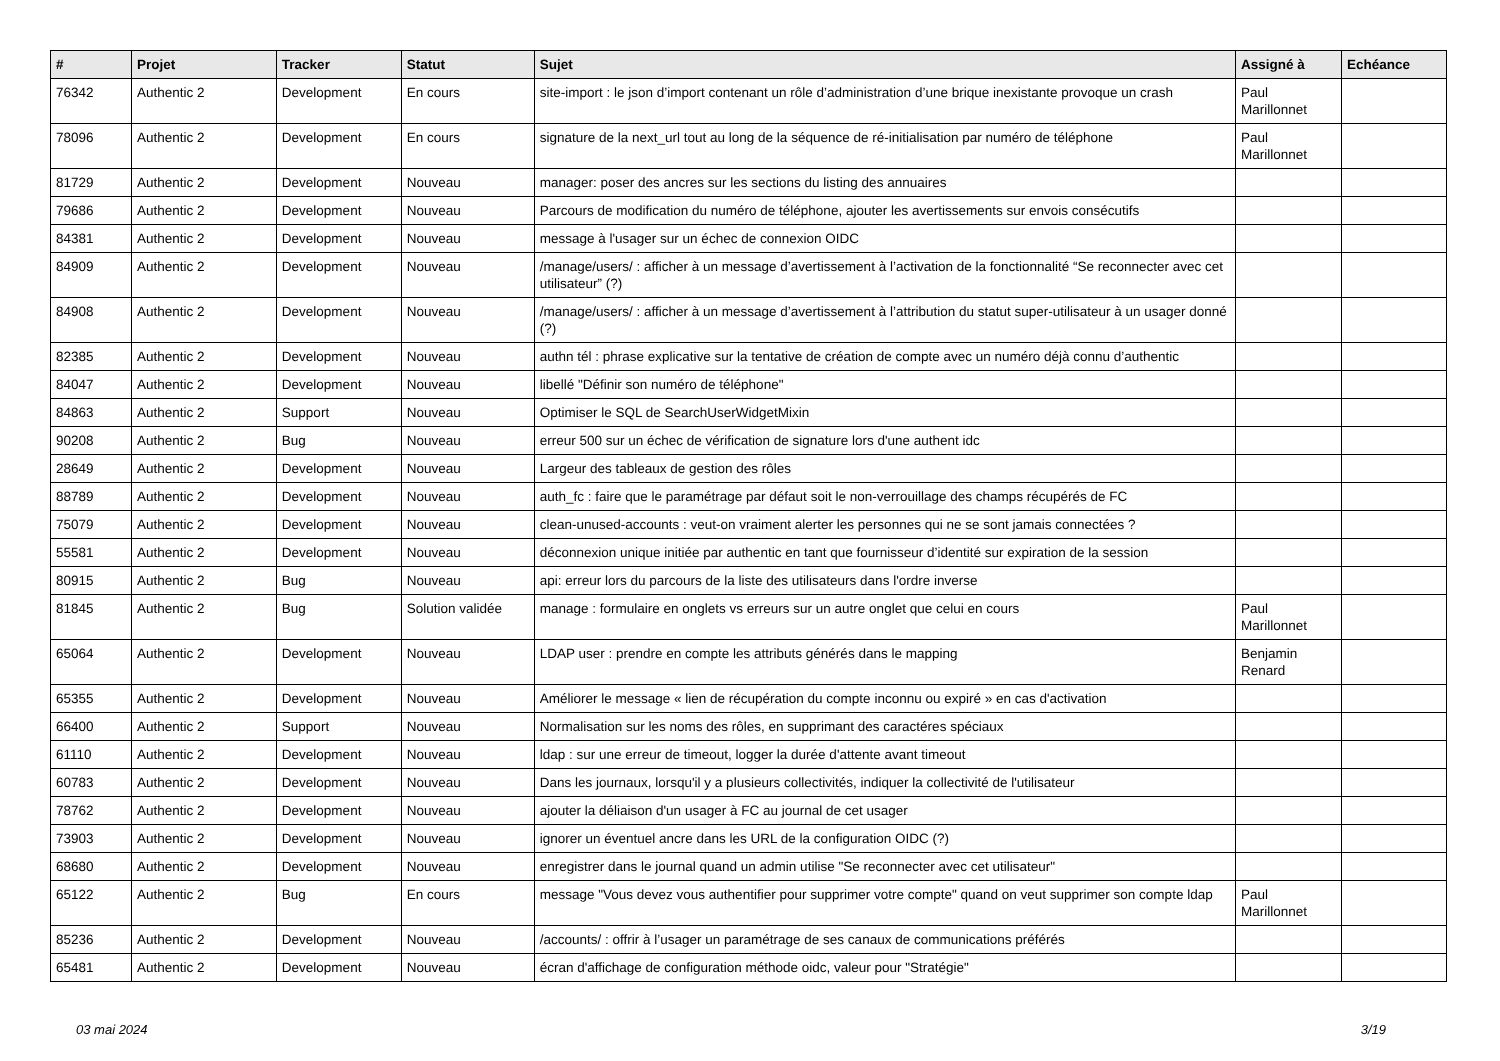| # | Projet | Tracker | Statut | Sujet | Assigné à | Echéance |
| --- | --- | --- | --- | --- | --- | --- |
| 76342 | Authentic 2 | Development | En cours | site-import : le json d’import contenant un rôle d’administration d’une brique inexistante provoque un crash | Paul Marillonnet | |
| 78096 | Authentic 2 | Development | En cours | signature de la next_url tout au long de la séquence de ré-initialisation par numéro de téléphone | Paul Marillonnet | |
| 81729 | Authentic 2 | Development | Nouveau | manager: poser des ancres sur les sections du listing des annuaires | | |
| 79686 | Authentic 2 | Development | Nouveau | Parcours de modification du numéro de téléphone, ajouter les avertissements sur envois consécutifs | | |
| 84381 | Authentic 2 | Development | Nouveau | message à l'usager sur un échec de connexion OIDC | | |
| 84909 | Authentic 2 | Development | Nouveau | /manage/users/ : afficher à un message d’avertissement à l’activation de la fonctionnalité “Se reconnecter avec cet utilisateur” (?) | | |
| 84908 | Authentic 2 | Development | Nouveau | /manage/users/ : afficher à un message d’avertissement à l’attribution du statut super-utilisateur à un usager donné (?) | | |
| 82385 | Authentic 2 | Development | Nouveau | authn tél : phrase explicative sur la tentative de création de compte avec un numéro déjà connu d’authentic | | |
| 84047 | Authentic 2 | Development | Nouveau | libellé "Définir son numéro de téléphone" | | |
| 84863 | Authentic 2 | Support | Nouveau | Optimiser le SQL de SearchUserWidgetMixin | | |
| 90208 | Authentic 2 | Bug | Nouveau | erreur 500 sur un échec de vérification de signature lors d'une authent idc | | |
| 28649 | Authentic 2 | Development | Nouveau | Largeur des tableaux de gestion des rôles | | |
| 88789 | Authentic 2 | Development | Nouveau | auth_fc : faire que le paramétrage par défaut soit le non-verrouillage des champs récupérés de FC | | |
| 75079 | Authentic 2 | Development | Nouveau | clean-unused-accounts : veut-on vraiment alerter les personnes qui ne se sont jamais connectées ? | | |
| 55581 | Authentic 2 | Development | Nouveau | déconnexion unique initiée par authentic en tant que fournisseur d’identité sur expiration de la session | | |
| 80915 | Authentic 2 | Bug | Nouveau | api: erreur lors du parcours de la liste des utilisateurs dans l'ordre inverse | | |
| 81845 | Authentic 2 | Bug | Solution validée | manage : formulaire en onglets vs erreurs sur un autre onglet que celui en cours | Paul Marillonnet | |
| 65064 | Authentic 2 | Development | Nouveau | LDAP user : prendre en compte les attributs générés dans le mapping | Benjamin Renard | |
| 65355 | Authentic 2 | Development | Nouveau | Améliorer le message « lien de récupération du compte inconnu ou expiré » en cas d'activation | | |
| 66400 | Authentic 2 | Support | Nouveau | Normalisation sur les noms des rôles, en supprimant des caractéres spéciaux | | |
| 61110 | Authentic 2 | Development | Nouveau | ldap : sur une erreur de timeout, logger la durée d'attente avant timeout | | |
| 60783 | Authentic 2 | Development | Nouveau | Dans les journaux, lorsqu'il y a plusieurs collectivités, indiquer la collectivité de l'utilisateur | | |
| 78762 | Authentic 2 | Development | Nouveau | ajouter la déliaison d'un usager à FC au journal de cet usager | | |
| 73903 | Authentic 2 | Development | Nouveau | ignorer un éventuel ancre dans les URL de la configuration OIDC (?) | | |
| 68680 | Authentic 2 | Development | Nouveau | enregistrer dans le journal quand un admin utilise "Se reconnecter avec cet utilisateur" | | |
| 65122 | Authentic 2 | Bug | En cours | message "Vous devez vous authentifier pour supprimer votre compte" quand on veut supprimer son compte ldap | Paul Marillonnet | |
| 85236 | Authentic 2 | Development | Nouveau | /accounts/ : offrir à l’usager un paramétrage de ses canaux de communications préférés | | |
| 65481 | Authentic 2 | Development | Nouveau | écran d'affichage de configuration méthode oidc, valeur pour "Stratégie" | | |
03 mai 2024 3/19